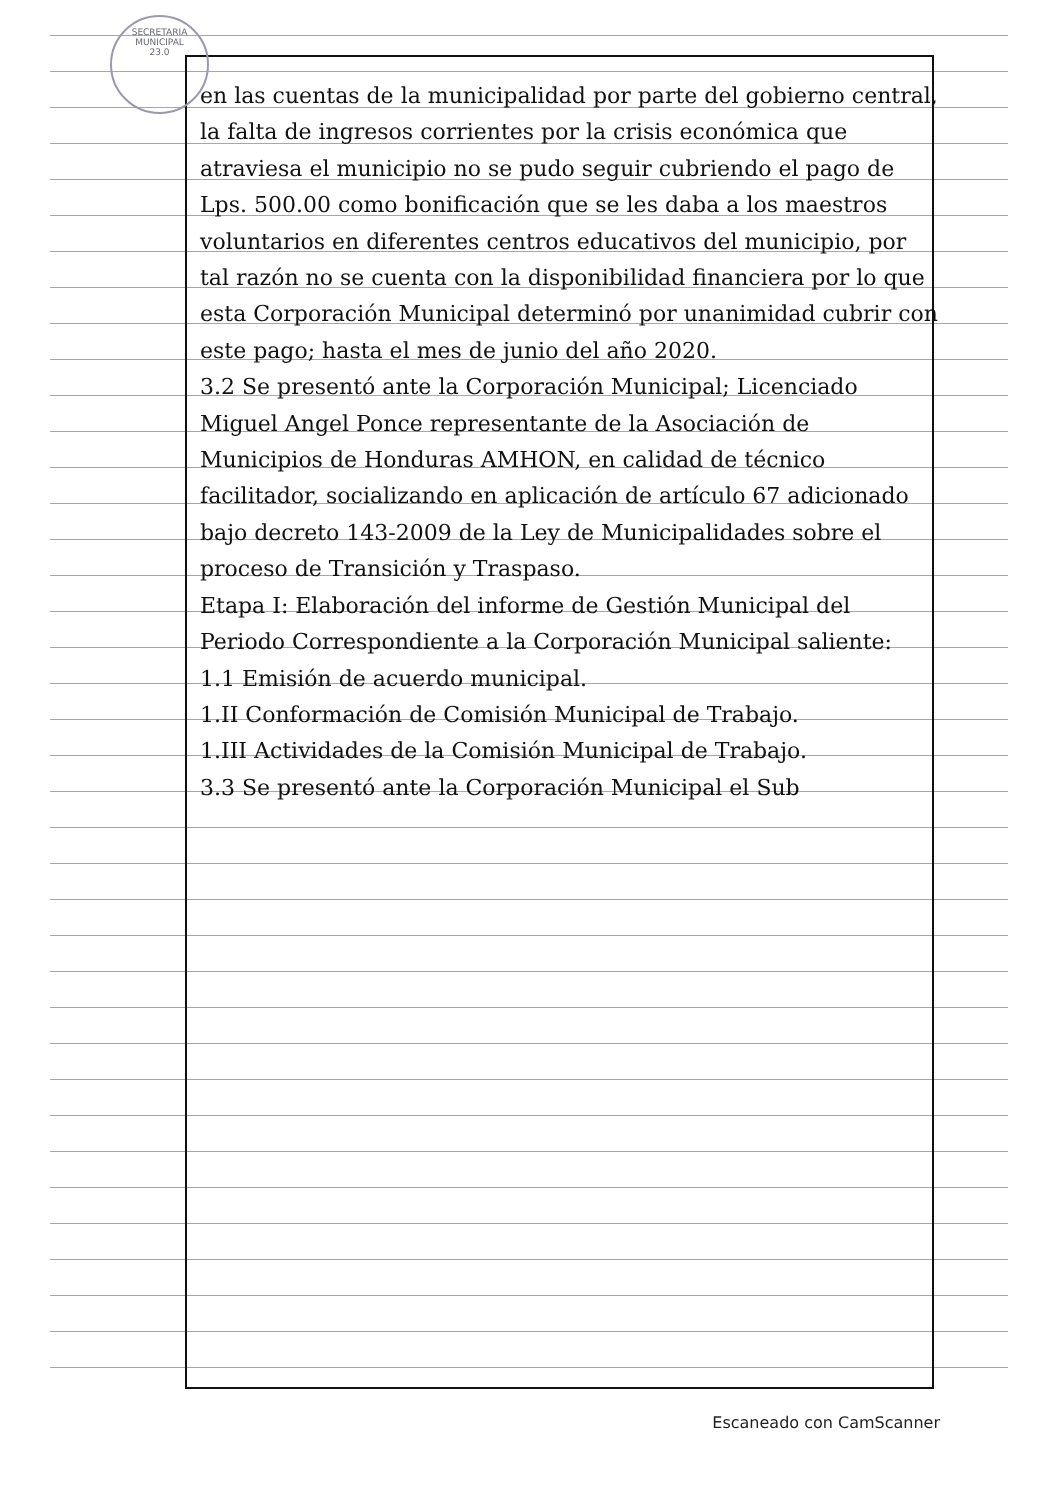SECRETARIA MUNICIPAL
23.0
en las cuentas de la municipalidad por parte del gobierno central, la falta de ingresos corrientes por la crisis económica que atraviesa el municipio no se pudo seguir cubriendo el pago de Lps. 500.00 como bonificación que se les daba a los maestros voluntarios en diferentes centros educativos del municipio, por tal razón no se cuenta con la disponibilidad financiera por lo que esta Corporación Municipal determinó por unanimidad cubrir con este pago; hasta el mes de junio del año 2020.
3.2 Se presentó ante la Corporación Municipal; Licenciado Miguel Angel Ponce representante de la Asociación de Municipios de Honduras AMHON, en calidad de técnico facilitador, socializando en aplicación de artículo 67 adicionado bajo decreto 143-2009 de la Ley de Municipalidades sobre el proceso de Transición y Traspaso.
Etapa I: Elaboración del informe de Gestión Municipal del Periodo Correspondiente a la Corporación Municipal saliente:
1.1 Emisión de acuerdo municipal.
1.II Conformación de Comisión Municipal de Trabajo.
1.III Actividades de la Comisión Municipal de Trabajo.
3.3 Se presentó ante la Corporación Municipal el Sub
Escaneado con CamScanner